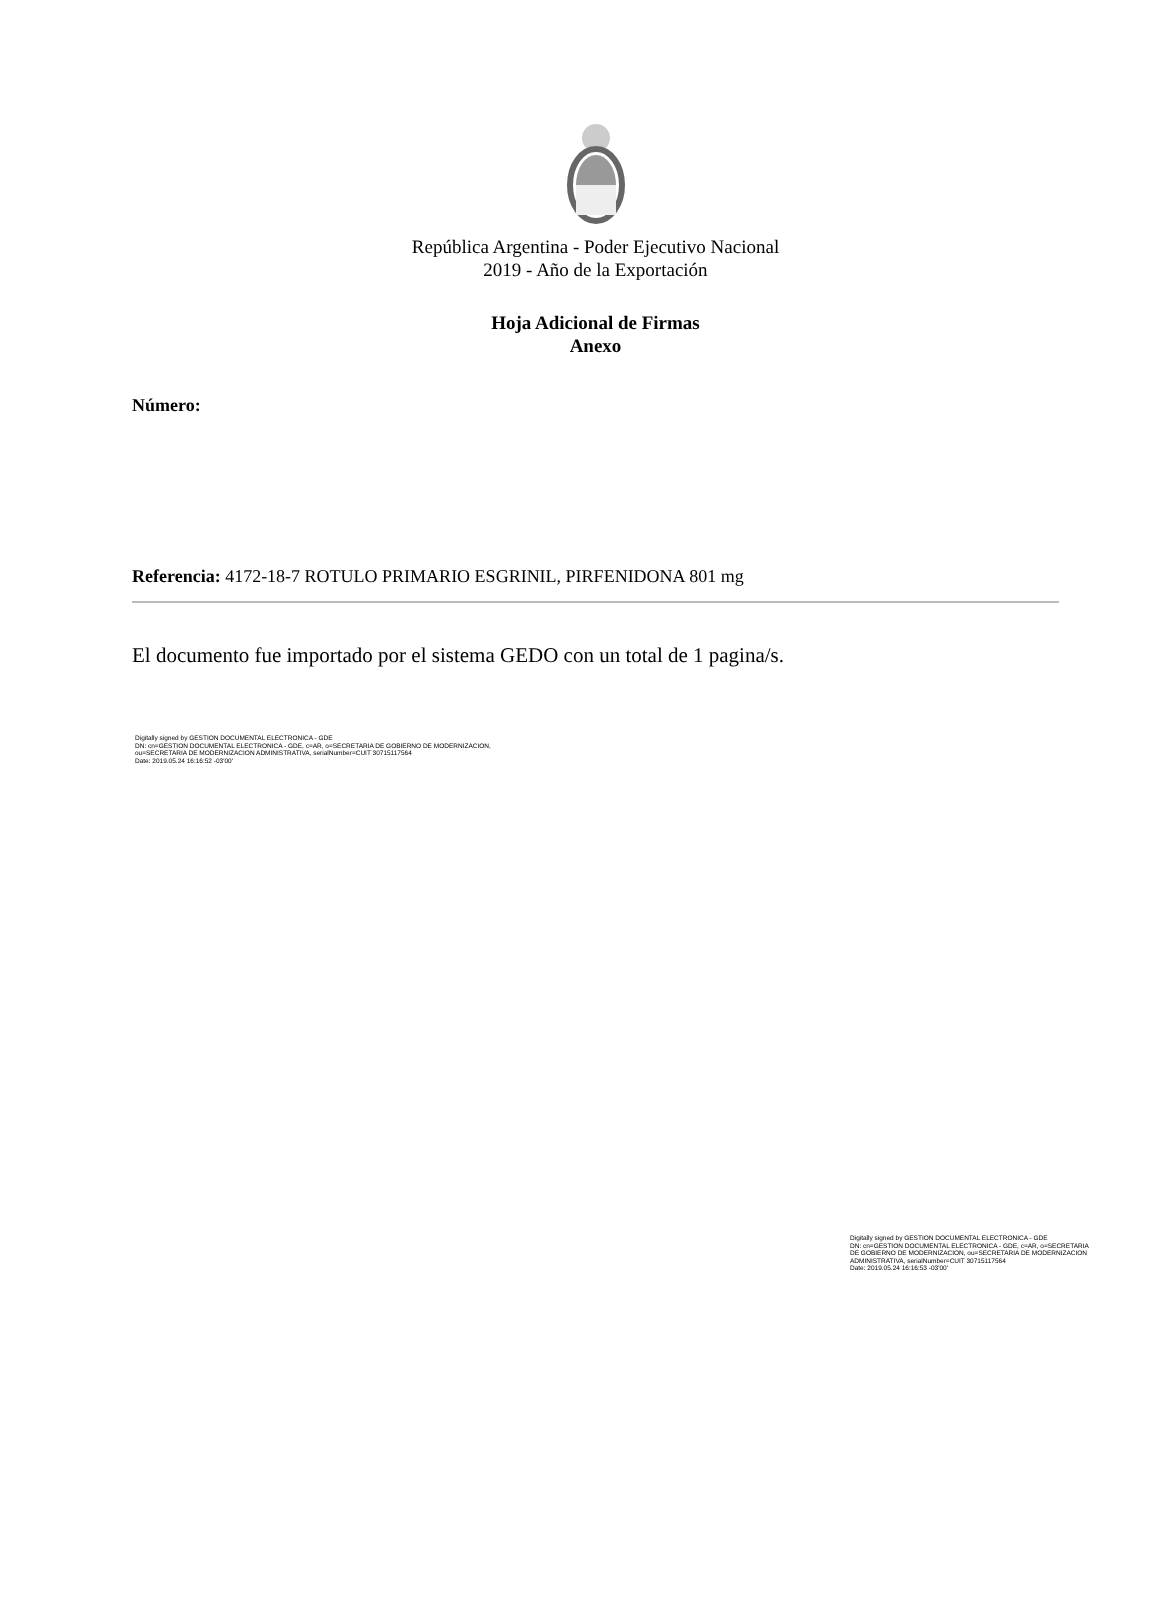República Argentina - Poder Ejecutivo Nacional
2019 - Año de la Exportación
Hoja Adicional de Firmas
Anexo
Número:
Referencia: 4172-18-7 ROTULO PRIMARIO ESGRINIL, PIRFENIDONA 801 mg
El documento fue importado por el sistema GEDO con un total de 1 pagina/s.
Digitally signed by GESTION DOCUMENTAL ELECTRONICA - GDE
DN: cn=GESTION DOCUMENTAL ELECTRONICA - GDE, c=AR, o=SECRETARIA DE GOBIERNO DE MODERNIZACION,
ou=SECRETARIA DE MODERNIZACION ADMINISTRATIVA, serialNumber=CUIT 30715117564
Date: 2019.05.24 16:16:52 -03'00'
Digitally signed by GESTION DOCUMENTAL ELECTRONICA - GDE
DN: cn=GESTION DOCUMENTAL ELECTRONICA - GDE, c=AR, o=SECRETARIA DE GOBIERNO DE MODERNIZACION, ou=SECRETARIA DE MODERNIZACION ADMINISTRATIVA, serialNumber=CUIT 30715117564
Date: 2019.05.24 16:16:53 -03'00'